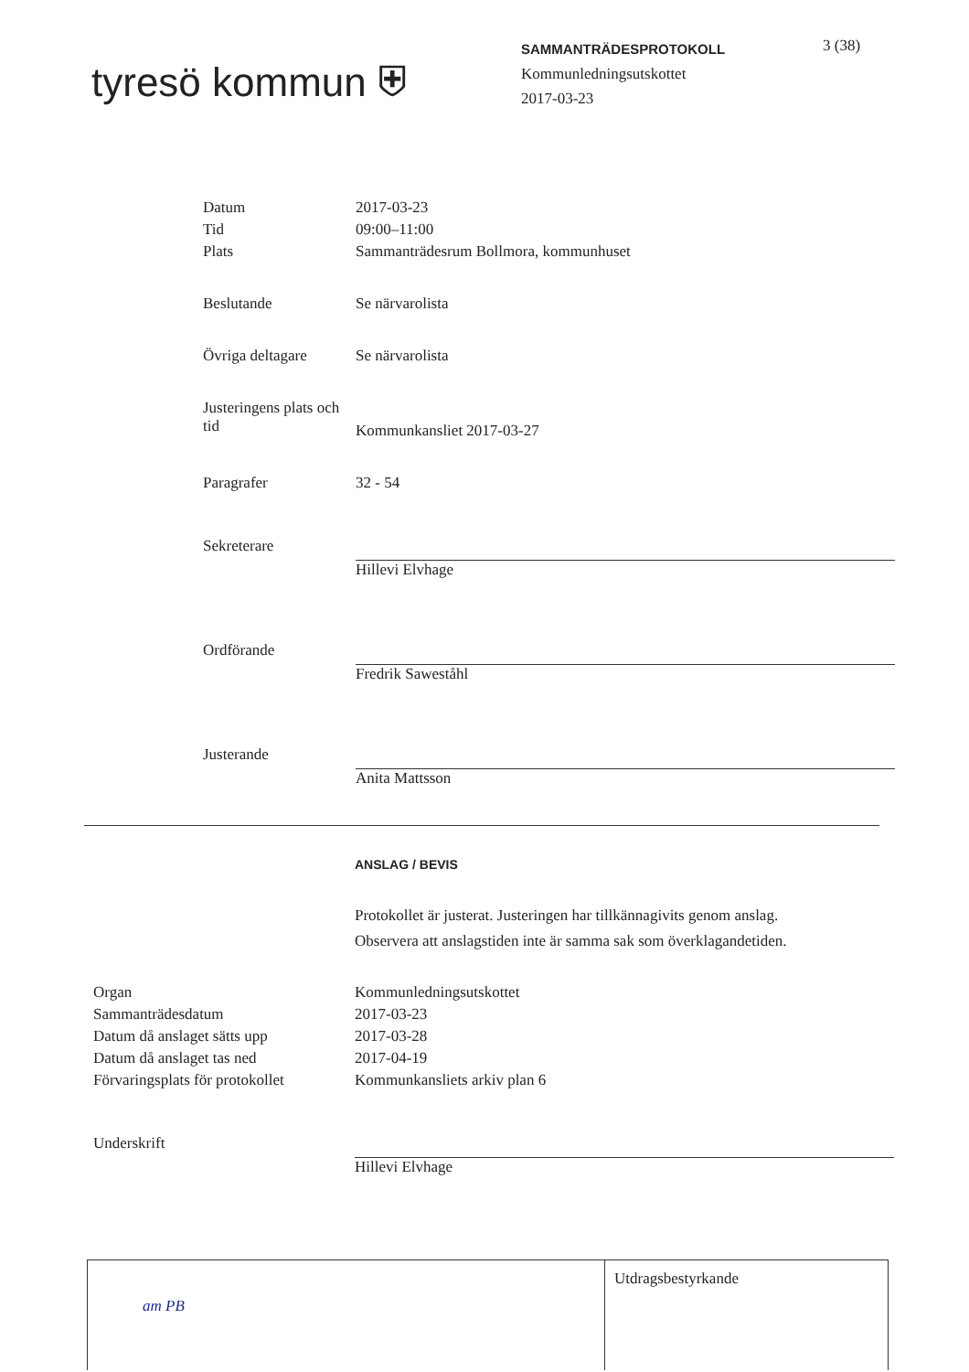tyresö kommun ⛨
SAMMANTRÄDESPROTOKOLL
Kommunledningsutskottet
2017-03-23
3 (38)
| Datum | 2017-03-23 |
| Tid | 09:00–11:00 |
| Plats | Sammanträdesrum Bollmora, kommunhuset |
| Beslutande | Se närvarolista |
| Övriga deltagare | Se närvarolista |
| Justeringens plats och tid | Kommunkansliet 2017-03-27 |
| Paragrafer | 32 - 54 |
| Sekreterare | Hillevi Elvhage |
| Ordförande | Fredrik Saweståhl |
| Justerande | Anita Mattsson |
ANSLAG / BEVIS
Protokollet är justerat. Justeringen har tillkännagivits genom anslag.
Observera att anslagstiden inte är samma sak som överklagandetiden.
| Organ | Kommunledningsutskottet |
| Sammanträdesdatum | 2017-03-23 |
| Datum då anslaget sätts upp | 2017-03-28 |
| Datum då anslaget tas ned | 2017-04-19 |
| Förvaringsplats för protokollet | Kommunkansliets arkiv plan 6 |
| Underskrift | Hillevi Elvhage |
am PB Utdragsbestyrkande